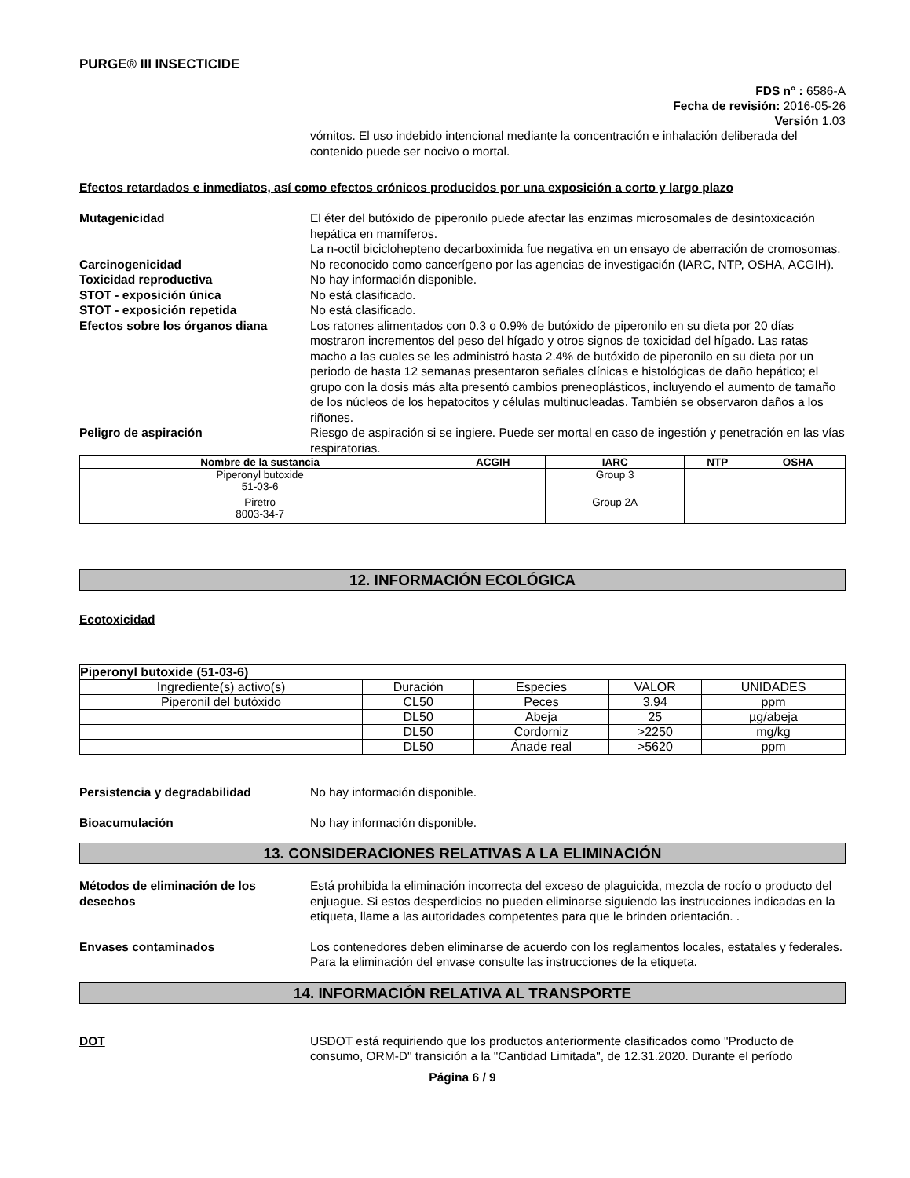PURGE® III INSECTICIDE
FDS n° : 6586-A
Fecha de revisión: 2016-05-26
Versión 1.03
vómitos. El uso indebido intencional mediante la concentración e inhalación deliberada del contenido puede ser nocivo o mortal.
Efectos retardados e inmediatos, así como efectos crónicos producidos por una exposición a corto y largo plazo
Mutagenicidad El éter del butóxido de piperonilo puede afectar las enzimas microsomales de desintoxicación hepática en mamíferos.
La n-octil biciclohepteno decarboximida fue negativa en un ensayo de aberración de cromosomas.
Carcinogenicidad No reconocido como cancerígeno por las agencias de investigación (IARC, NTP, OSHA, ACGIH).
Toxicidad reproductiva No hay información disponible.
STOT - exposición única No está clasificado.
STOT - exposición repetida No está clasificado.
Efectos sobre los órganos diana Los ratones alimentados con 0.3 o 0.9% de butóxido de piperonilo en su dieta por 20 días mostraron incrementos del peso del hígado y otros signos de toxicidad del hígado. Las ratas macho a las cuales se les administró hasta 2.4% de butóxido de piperonilo en su dieta por un periodo de hasta 12 semanas presentaron señales clínicas e histológicas de daño hepático; el grupo con la dosis más alta presentó cambios preneoplásticos, incluyendo el aumento de tamaño de los núcleos de los hepatocitos y células multinucleadas. También se observaron daños a los riñones.
Peligro de aspiración Riesgo de aspiración si se ingiere. Puede ser mortal en caso de ingestión y penetración en las vías respiratorias.
| Nombre de la sustancia | ACGIH | IARC | NTP | OSHA |
| --- | --- | --- | --- | --- |
| Piperonyl butoxide 51-03-6 | | Group 3 | | |
| Piretro 8003-34-7 | | Group 2A | | |
12. INFORMACIÓN ECOLÓGICA
Ecotoxicidad
| Piperonyl butoxide (51-03-6) | | | | |
| --- | --- | --- | --- | --- |
| Ingrediente(s) activo(s) | Duración | Especies | VALOR | UNIDADES |
| Piperonil del butóxido | CL50 | Peces | 3.94 | ppm |
| | DL50 | Abeja | 25 | µg/abeja |
| | DL50 | Cordorniz | >2250 | mg/kg |
| | DL50 | Ánade real | >5620 | ppm |
Persistencia y degradabilidad No hay información disponible.
Bioacumulación No hay información disponible.
13. CONSIDERACIONES RELATIVAS A LA ELIMINACIÓN
Métodos de eliminación de los desechos
Está prohibida la eliminación incorrecta del exceso de plaguicida, mezcla de rocío o producto del enjuague. Si estos desperdicios no pueden eliminarse siguiendo las instrucciones indicadas en la etiqueta, llame a las autoridades competentes para que le brinden orientación. .
Envases contaminados Los contenedores deben eliminarse de acuerdo con los reglamentos locales, estatales y federales. Para la eliminación del envase consulte las instrucciones de la etiqueta.
14. INFORMACIÓN RELATIVA AL TRANSPORTE
DOT USDOT está requiriendo que los productos anteriormente clasificados como "Producto de consumo, ORM-D" transición a la "Cantidad Limitada", de 12.31.2020. Durante el período
Página 6 / 9